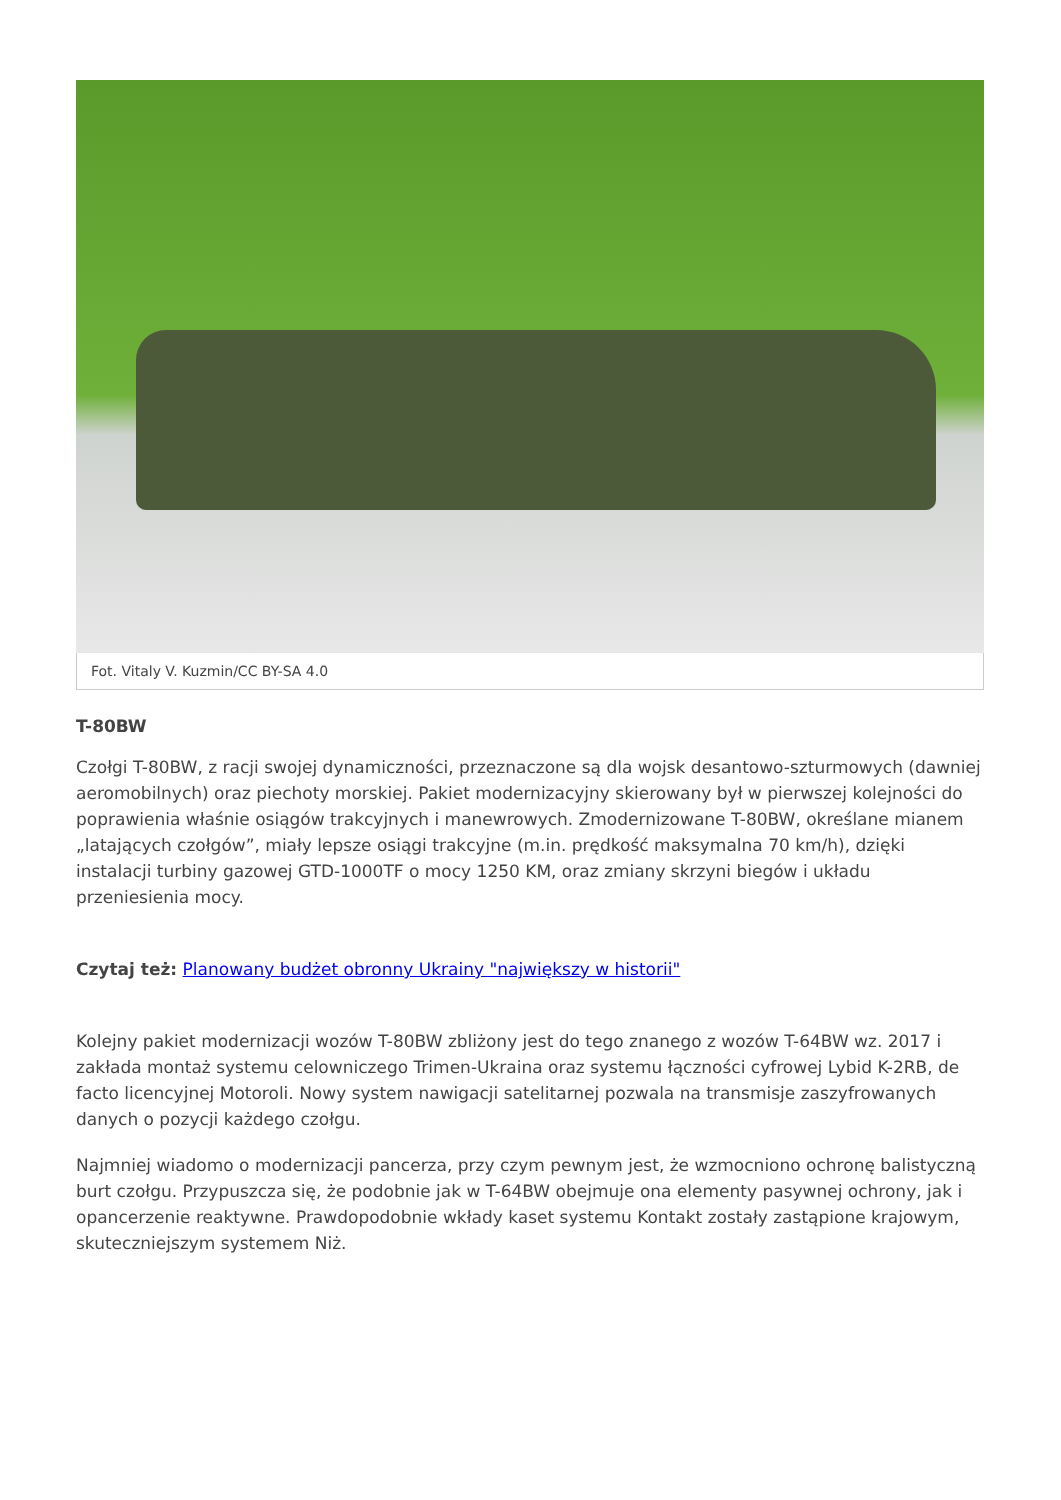Fot. Vitaly V. Kuzmin/CC BY-SA 4.0
T-80BW
Czołgi T-80BW, z racji swojej dynamiczności, przeznaczone są dla wojsk desantowo-szturmowych (dawniej aeromobilnych) oraz piechoty morskiej. Pakiet modernizacyjny skierowany był w pierwszej kolejności do poprawienia właśnie osiągów trakcyjnych i manewrowych. Zmodernizowane T-80BW, określane mianem „latających czołgów”, miały lepsze osiągi trakcyjne (m.in. prędkość maksymalna 70 km/h), dzięki instalacji turbiny gazowej GTD-1000TF o mocy 1250 KM, oraz zmiany skrzyni biegów i układu przeniesienia mocy.
Czytaj też: Planowany budżet obronny Ukrainy "największy w historii"
Kolejny pakiet modernizacji wozów T-80BW zbliżony jest do tego znanego z wozów T-64BW wz. 2017 i zakłada montaż systemu celowniczego Trimen-Ukraina oraz systemu łączności cyfrowej Lybid K-2RB, de facto licencyjnej Motoroli. Nowy system nawigacji satelitarnej pozwala na transmisje zaszyfrowanych danych o pozycji każdego czołgu.
Najmniej wiadomo o modernizacji pancerza, przy czym pewnym jest, że wzmocniono ochronę balistyczną burt czołgu. Przypuszcza się, że podobnie jak w T-64BW obejmuje ona elementy pasywnej ochrony, jak i opancerzenie reaktywne. Prawdopodobnie wkłady kaset systemu Kontakt zostały zastąpione krajowym, skuteczniejszym systemem Niż.